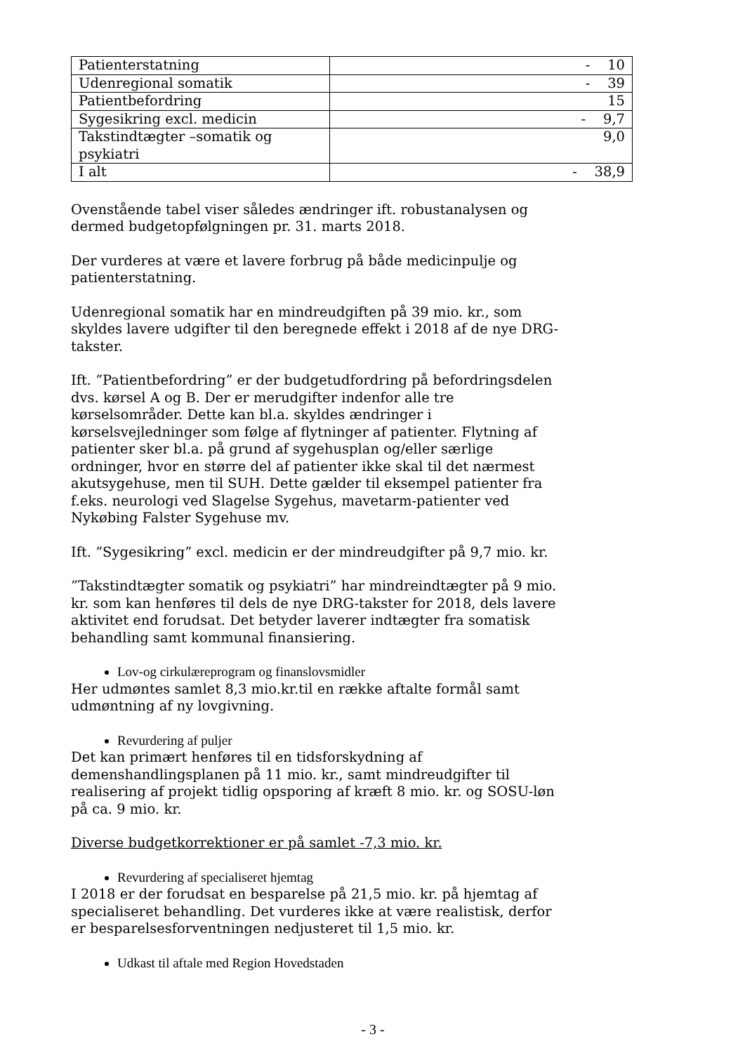| Patienterstatning | - 10 |
| Udenregional somatik | - 39 |
| Patientbefordring | 15 |
| Sygesikring excl. medicin | - 9,7 |
| Takstindtægter –somatik og psykiatri | 9,0 |
| I alt | - 38,9 |
Ovenstående tabel viser således ændringer ift. robustanalysen og dermed budgetopfølgningen pr. 31. marts 2018.
Der vurderes at være et lavere forbrug på både medicinpulje og patienterstatning.
Udenregional somatik har en mindreudgiften på 39 mio. kr., som skyldes lavere udgifter til den beregnede effekt i 2018 af de nye DRG-takster.
Ift. ”Patientbefordring” er der budgetudfordring på befordringsdelen dvs. kørsel A og B. Der er merudgifter indenfor alle tre kørselsområder. Dette kan bl.a. skyldes ændringer i kørselsvejledninger som følge af flytninger af patienter. Flytning af patienter sker bl.a. på grund af sygehusplan og/eller særlige ordninger, hvor en større del af patienter ikke skal til det nærmest akutsygehuse, men til SUH. Dette gælder til eksempel patienter fra f.eks. neurologi ved Slagelse Sygehus, mavetarm-patienter ved Nykøbing Falster Sygehuse mv.
Ift. ”Sygesikring” excl. medicin er der mindreudgifter på 9,7 mio. kr.
”Takstindtægter somatik og psykiatri” har mindreindtægter på 9 mio. kr. som kan henføres til dels de nye DRG-takster for 2018, dels lavere aktivitet end forudsat. Det betyder laverer indtægter fra somatisk behandling samt kommunal finansiering.
Lov-og cirkulæreprogram og finanslovsmidler
Her udmøntes samlet 8,3 mio.kr.til en række aftalte formål samt udmøntning af ny lovgivning.
Revurdering af puljer
Det kan primært henføres til en tidsforskydning af demenshandlingsplanen på 11 mio. kr., samt mindreudgifter til realisering af projekt tidlig opsporing af kræft 8 mio. kr. og SOSU-løn på ca. 9 mio. kr.
Diverse budgetkorrektioner er på samlet -7,3 mio. kr.
Revurdering af specialiseret hjemtag
I 2018 er der forudsat en besparelse på 21,5 mio. kr. på hjemtag af specialiseret behandling. Det vurderes ikke at være realistisk, derfor er besparelsesforventningen nedjusteret til 1,5 mio. kr.
Udkast til aftale med Region Hovedstaden
- 3 -